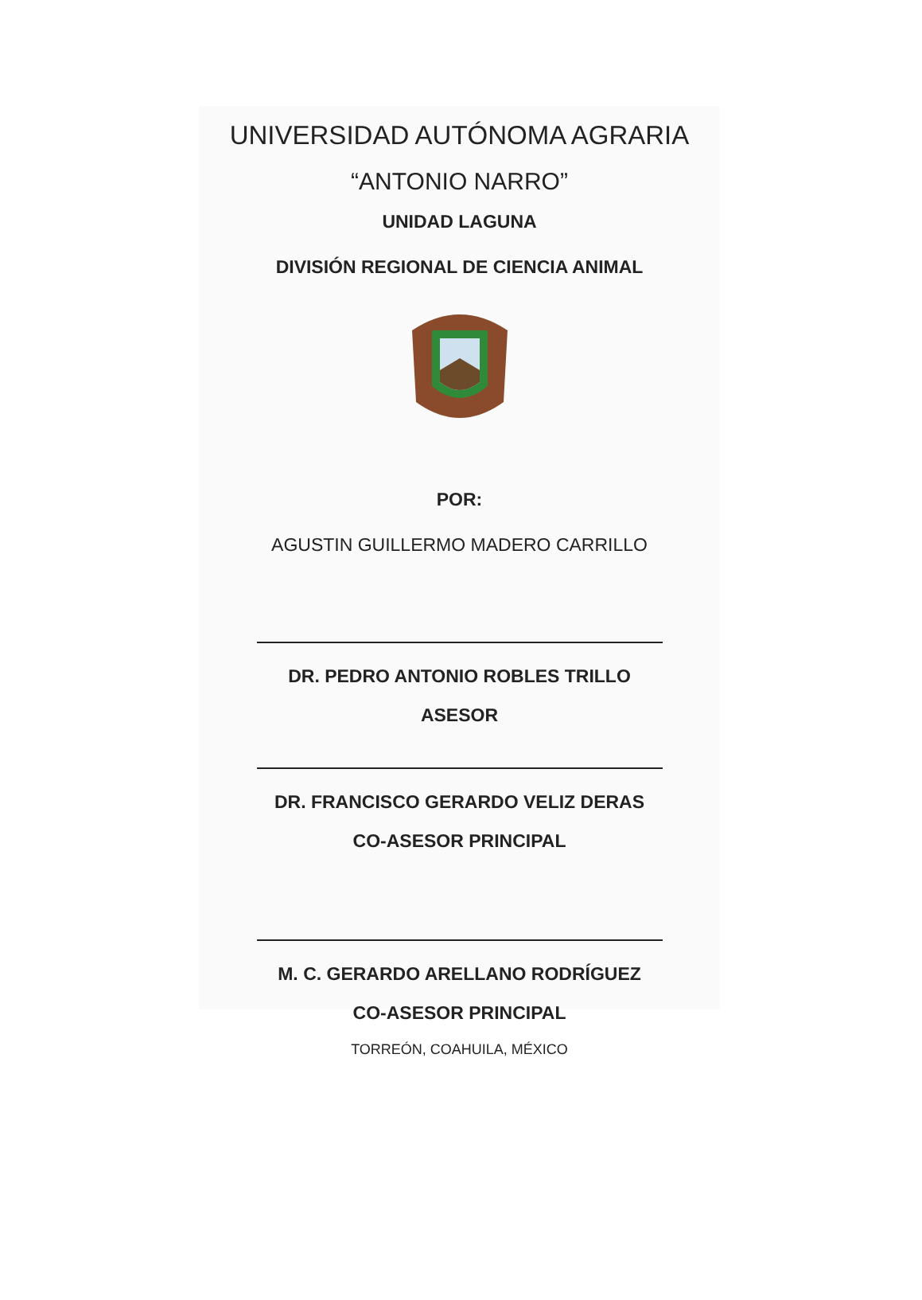UNIVERSIDAD AUTÓNOMA AGRARIA
“ANTONIO NARRO”
UNIDAD LAGUNA
DIVISIÓN REGIONAL DE CIENCIA ANIMAL
POR:
AGUSTIN GUILLERMO MADERO CARRILLO
DR. PEDRO ANTONIO ROBLES TRILLO
ASESOR
DR. FRANCISCO GERARDO VELIZ DERAS
CO-ASESOR PRINCIPAL
M. C. GERARDO ARELLANO RODRÍGUEZ
CO-ASESOR PRINCIPAL
TORREÓN, COAHUILA, MÉXICO